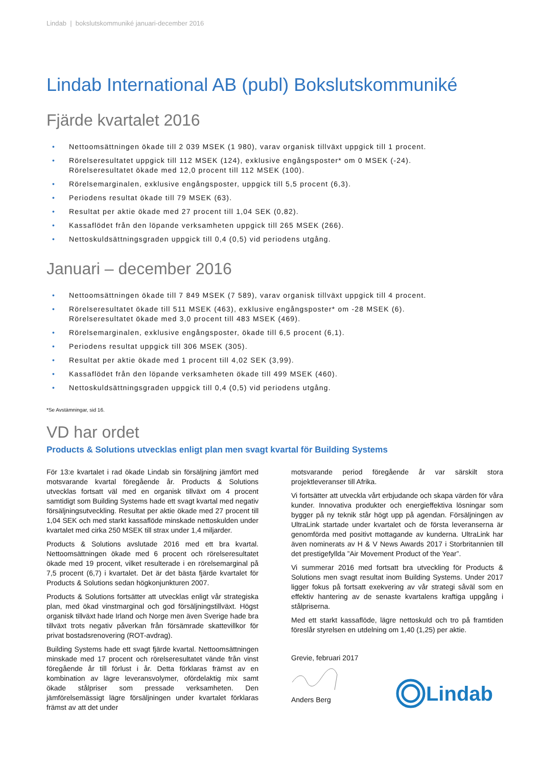Lindab | bokslutskommuniké januari-december 2016
Lindab International AB (publ) Bokslutskommuniké
Fjärde kvartalet 2016
• Nettoomsättningen ökade till 2 039 MSEK (1 980), varav organisk tillväxt uppgick till 1 procent.
• Rörelseresultatet uppgick till 112 MSEK (124), exklusive engångsposter* om 0 MSEK (-24).
Rörelseresultatet ökade med 12,0 procent till 112 MSEK (100).
• Rörelsemarginalen, exklusive engångsposter, uppgick till 5,5 procent (6,3).
• Periodens resultat ökade till 79 MSEK (63).
• Resultat per aktie ökade med 27 procent till 1,04 SEK (0,82).
• Kassaflödet från den löpande verksamheten uppgick till 265 MSEK (266).
• Nettoskuldsättningsgraden uppgick till 0,4 (0,5) vid periodens utgång.
Januari – december 2016
• Nettoomsättningen ökade till 7 849 MSEK (7 589), varav organisk tillväxt uppgick till 4 procent.
• Rörelseresultatet ökade till 511 MSEK (463), exklusive engångsposter* om -28 MSEK (6).
Rörelseresultatet ökade med 3,0 procent till 483 MSEK (469).
• Rörelsemarginalen, exklusive engångsposter, ökade till 6,5 procent (6,1).
• Periodens resultat uppgick till 306 MSEK (305).
• Resultat per aktie ökade med 1 procent till 4,02 SEK (3,99).
• Kassaflödet från den löpande verksamheten ökade till 499 MSEK (460).
• Nettoskuldsättningsgraden uppgick till 0,4 (0,5) vid periodens utgång.
*Se Avstämningar, sid 16.
VD har ordet
Products & Solutions utvecklas enligt plan men svagt kvartal för Building Systems
För 13:e kvartalet i rad ökade Lindab sin försäljning jämfört med motsvarande kvartal föregående år. Products & Solutions utvecklas fortsatt väl med en organisk tillväxt om 4 procent samtidigt som Building Systems hade ett svagt kvartal med negativ försäljningsutveckling. Resultat per aktie ökade med 27 procent till 1,04 SEK och med starkt kassaflöde minskade nettoskulden under kvartalet med cirka 250 MSEK till strax under 1,4 miljarder.
Products & Solutions avslutade 2016 med ett bra kvartal. Nettoomsättningen ökade med 6 procent och rörelseresultatet ökade med 19 procent, vilket resulterade i en rörelsemarginal på 7,5 procent (6,7) i kvartalet. Det är det bästa fjärde kvartalet för Products & Solutions sedan högkonjunkturen 2007.
Products & Solutions fortsätter att utvecklas enligt vår strategiska plan, med ökad vinstmarginal och god försäljningstillväxt. Högst organisk tillväxt hade Irland och Norge men även Sverige hade bra tillväxt trots negativ påverkan från försämrade skattevillkor för privat bostadsrenovering (ROT-avdrag).
Building Systems hade ett svagt fjärde kvartal. Nettoomsättningen minskade med 17 procent och rörelseresultatet vände från vinst föregående år till förlust i år. Detta förklaras främst av en kombination av lägre leveransvolymer, ofördelaktig mix samt ökade stålpriser som pressade verksamheten. Den jämförelsemässigt lägre försäljningen under kvartalet förklaras främst av att det under
motsvarande period föregående år var särskilt stora projektleveranser till Afrika.
Vi fortsätter att utveckla vårt erbjudande och skapa värden för våra kunder. Innovativa produkter och energieffektiva lösningar som bygger på ny teknik står högt upp på agendan. Försäljningen av UltraLink startade under kvartalet och de första leveranserna är genomförda med positivt mottagande av kunderna. UltraLink har även nominerats av H & V News Awards 2017 i Storbritannien till det prestigefyllda ”Air Movement Product of the Year”.
Vi summerar 2016 med fortsatt bra utveckling för Products & Solutions men svagt resultat inom Building Systems. Under 2017 ligger fokus på fortsatt exekvering av vår strategi såväl som en effektiv hantering av de senaste kvartalens kraftiga uppgång i stålpriserna.
Med ett starkt kassaflöde, lägre nettoskuld och tro på framtiden föreslår styrelsen en utdelning om 1,40 (1,25) per aktie.
Grevie, februari 2017
Anders Berg
Lindab